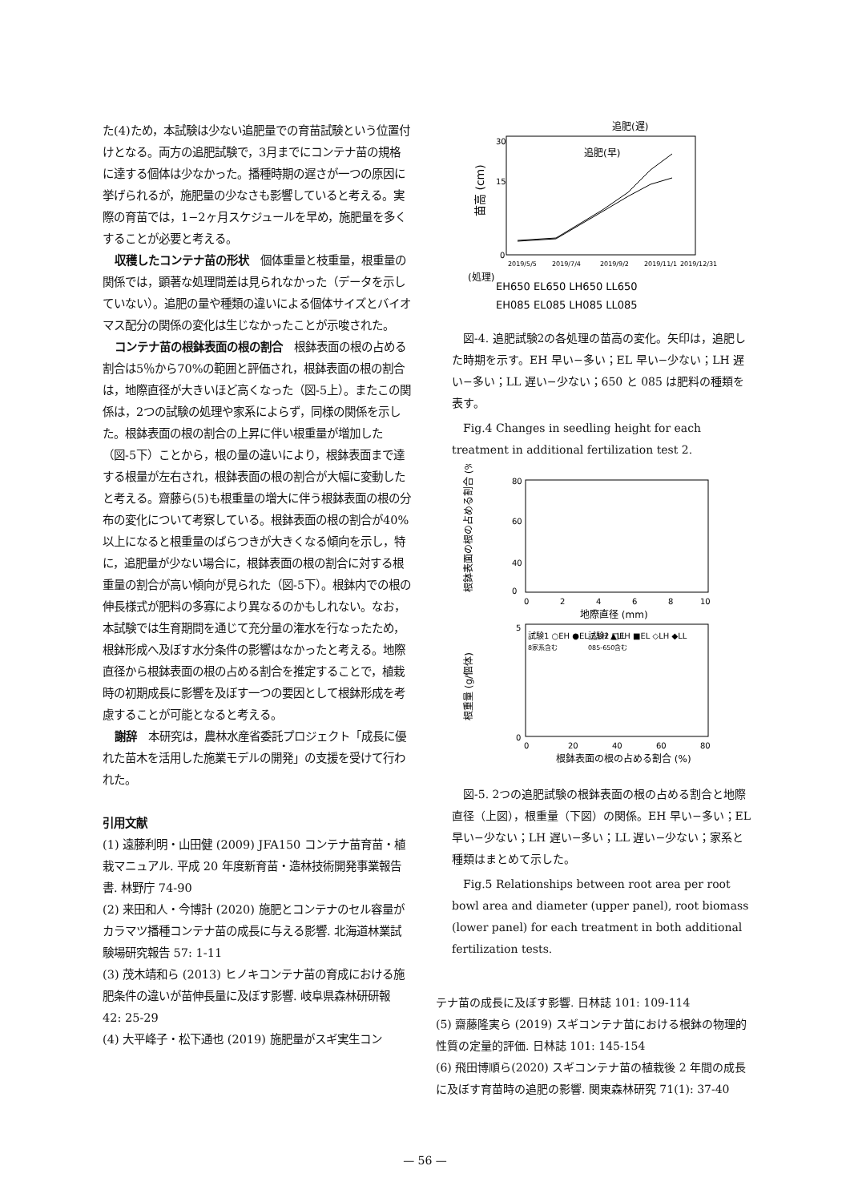た(4)ため，本試験は少ない追肥量での育苗試験という位置付けとなる。両方の追肥試験で，3月までにコンテナ苗の規格に達する個体は少なかった。播種時期の遅さが一つの原因に挙げられるが，施肥量の少なさも影響していると考える。実際の育苗では，1−2ヶ月スケジュールを早め，施肥量を多くすることが必要と考える。
収穫したコンテナ苗の形状　個体重量と枝重量，根重量の関係では，顕著な処理間差は見られなかった（データを示していない）。追肥の量や種類の違いによる個体サイズとバイオマス配分の関係の変化は生じなかったことが示唆された。
コンテナ苗の根鉢表面の根の割合　根鉢表面の根の占める割合は5％から70%の範囲と評価され，根鉢表面の根の割合は，地際直径が大きいほど高くなった（図-5上）。またこの関係は，2つの試験の処理や家系によらず，同様の関係を示した。根鉢表面の根の割合の上昇に伴い根重量が増加した（図-5下）ことから，根の量の違いにより，根鉢表面まで達する根量が左右され，根鉢表面の根の割合が大幅に変動したと考える。齋藤ら(5)も根重量の増大に伴う根鉢表面の根の分布の変化について考察している。根鉢表面の根の割合が40%以上になると根重量のばらつきが大きくなる傾向を示し，特に，追肥量が少ない場合に，根鉢表面の根の割合に対する根重量の割合が高い傾向が見られた（図-5下）。根鉢内での根の伸長様式が肥料の多寡により異なるのかもしれない。なお，本試験では生育期間を通じて充分量の潅水を行なったため，根鉢形成へ及ぼす水分条件の影響はなかったと考える。地際直径から根鉢表面の根の占める割合を推定することで，植栽時の初期成長に影響を及ぼす一つの要因として根鉢形成を考慮することが可能となると考える。
謝辞　本研究は，農林水産省委託プロジェクト「成長に優れた苗木を活用した施業モデルの開発」の支援を受けて行われた。
引用文献
(1) 遠藤利明・山田健 (2009) JFA150 コンテナ苗育苗・植栽マニュアル. 平成 20 年度新育苗・造林技術開発事業報告書. 林野庁 74-90
(2) 来田和人・今博計 (2020) 施肥とコンテナのセル容量がカラマツ播種コンテナ苗の成長に与える影響. 北海道林業試験場研究報告 57: 1-11
(3) 茂木靖和ら (2013) ヒノキコンテナ苗の育成における施肥条件の違いが苗伸長量に及ぼす影響. 岐阜県森林研研報 42: 25-29
(4) 大平峰子・松下通也 (2019) 施肥量がスギ実生コン
追肥(遅)
追肥(早)
苗高 (cm)
0
15
30
2019/5/5
2019/7/4
2019/9/2
2019/11/1
2019/12/31
(処理)
EH650 EL650 LH650 LL650
EH085 EL085 LH085 LL085
図-4. 追肥試験2の各処理の苗高の変化。矢印は，追肥した時期を示す。EH 早い−多い；EL 早い−少ない；LH 遅い−多い；LL 遅い−少ない；650 と 085 は肥料の種類を表す。
Fig.4 Changes in seedling height for each treatment in additional fertilization test 2.
根鉢表面の根の占める割合 (%)
80
60
40
0
0
2
4
6
8
10
地際直径 (mm)
根重量 (g/個体)
5
0
試験1 ○EH ●EL △LH ▲LL
8家系含む
試験2 □EH ■EL ◇LH ◆LL
085-650含む
0
20
40
60
80
根鉢表面の根の占める割合 (%)
図-5. 2つの追肥試験の根鉢表面の根の占める割合と地際直径（上図），根重量（下図）の関係。EH 早い−多い；EL 早い−少ない；LH 遅い−多い；LL 遅い−少ない；家系と種類はまとめて示した。
Fig.5 Relationships between root area per root bowl area and diameter (upper panel), root biomass (lower panel) for each treatment in both additional fertilization tests.
テナ苗の成長に及ぼす影響. 日林誌 101: 109-114
(5) 齋藤隆実ら (2019) スギコンテナ苗における根鉢の物理的性質の定量的評価. 日林誌 101: 145-154
(6) 飛田博順ら(2020) スギコンテナ苗の植栽後 2 年間の成長に及ぼす育苗時の追肥の影響. 関東森林研究 71(1): 37-40
— 56 —